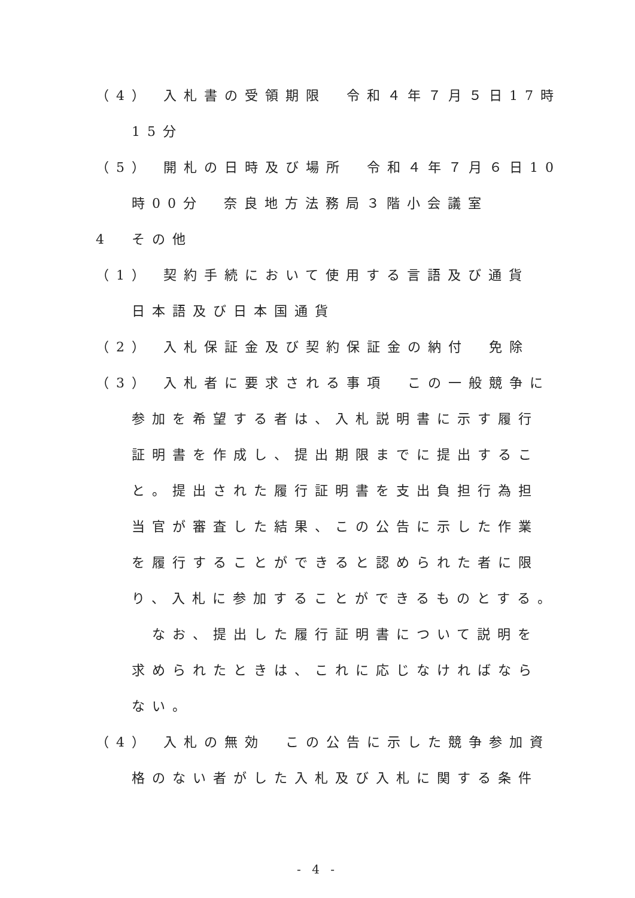（4） 入札書の受領期限　令和４年７月５日17時
15分
（5） 開札の日時及び場所　令和４年７月６日10
時00分　奈良地方法務局３階小会議室
4　その他
（1） 契約手続において使用する言語及び通貨
日本語及び日本国通貨
（2） 入札保証金及び契約保証金の納付　免除
（3） 入札者に要求される事項　この一般競争に
参加を希望する者は、入札説明書に示す履行
証明書を作成し、提出期限までに提出するこ
と。提出された履行証明書を支出負担行為担
当官が審査した結果、この公告に示した作業
を履行することができると認められた者に限
り、入札に参加することができるものとする。
　なお、提出した履行証明書について説明を
求められたときは、これに応じなければなら
ない。
（4） 入札の無効　この公告に示した競争参加資
格のない者がした入札及び入札に関する条件
- 4 -